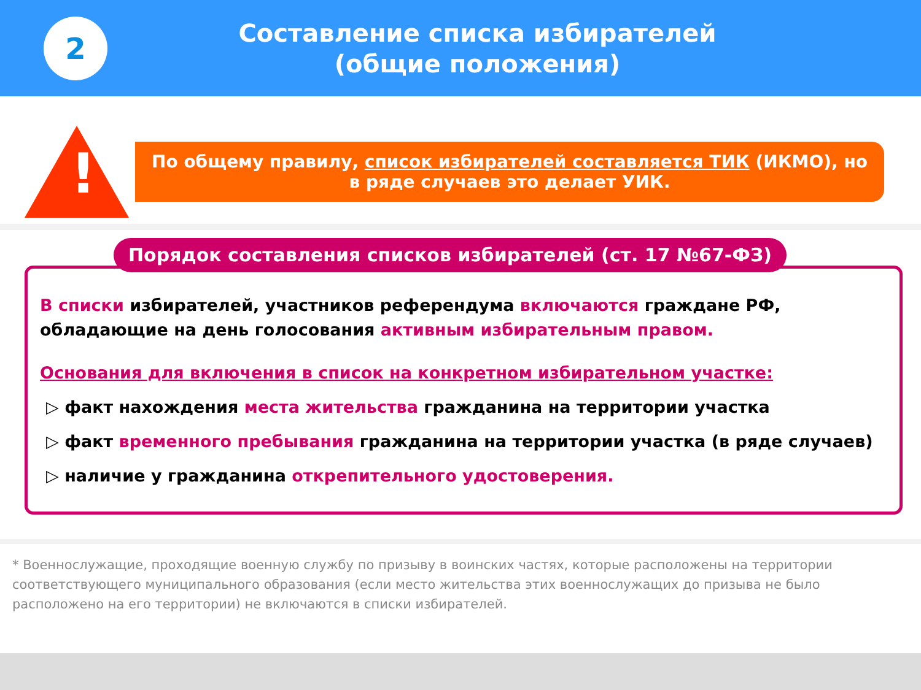2
Составление списка избирателей
(общие положения)
!
По общему правилу, список избирателей составляется ТИК (ИКМО), но в ряде случаев это делает УИК.
Порядок составления списков избирателей (ст. 17 №67-ФЗ)
В списки избирателей, участников референдума включаются граждане РФ, обладающие на день голосования активным избирательным правом.
Основания для включения в список на конкретном избирательном участке:
▷ факт нахождения места жительства гражданина на территории участка
▷ факт временного пребывания гражданина на территории участка (в ряде случаев)
▷ наличие у гражданина открепительного удостоверения.
* Военнослужащие, проходящие военную службу по призыву в воинских частях, которые расположены на территории соответствующего муниципального образования (если место жительства этих военнослужащих до призыва не было расположено на его территории) не включаются в списки избирателей.